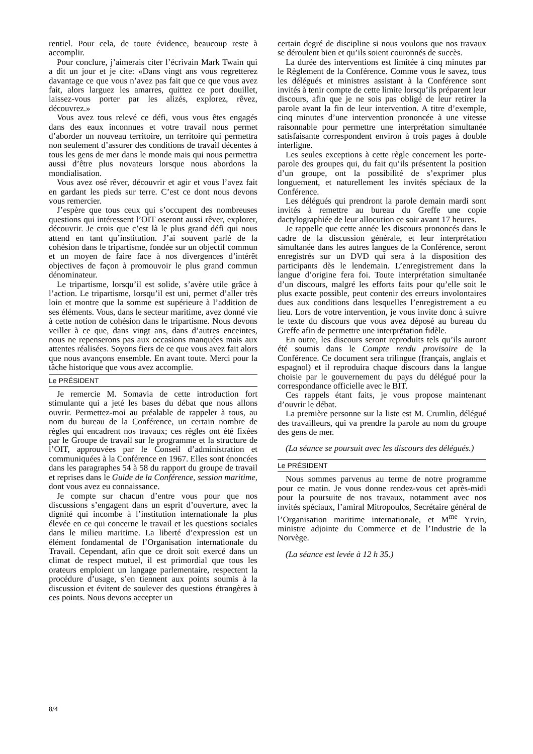rentiel. Pour cela, de toute évidence, beaucoup reste à accomplir.
Pour conclure, j’aimerais citer l’écrivain Mark Twain qui a dit un jour et je cite: «Dans vingt ans vous regretterez davantage ce que vous n’avez pas fait que ce que vous avez fait, alors larguez les amarres, quittez ce port douillet, laissez-vous porter par les alizés, explorez, rêvez, découvrez.»
Vous avez tous relevé ce défi, vous vous êtes engagés dans des eaux inconnues et votre travail nous permet d’aborder un nouveau territoire, un territoire qui permettra non seulement d’assurer des conditions de travail décentes à tous les gens de mer dans le monde mais qui nous permettra aussi d’être plus novateurs lorsque nous abordons la mondialisation.
Vous avez osé rêver, découvrir et agir et vous l’avez fait en gardant les pieds sur terre. C’est ce dont nous devons vous remercier.
J’espère que tous ceux qui s’occupent des nombreuses questions qui intéressent l’OIT oseront aussi rêver, explorer, découvrir. Je crois que c’est là le plus grand défi qui nous attend en tant qu’institution. J’ai souvent parlé de la cohésion dans le tripartisme, fondée sur un objectif commun et un moyen de faire face à nos divergences d’intérêt objectives de façon à promouvoir le plus grand commun dénominateur.
Le tripartisme, lorsqu’il est solide, s’avère utile grâce à l’action. Le tripartisme, lorsqu’il est uni, permet d’aller très loin et montre que la somme est supérieure à l’addition de ses éléments. Vous, dans le secteur maritime, avez donné vie à cette notion de cohésion dans le tripartisme. Nous devons veiller à ce que, dans vingt ans, dans d’autres enceintes, nous ne repenserons pas aux occasions manquées mais aux attentes réalisées. Soyons fiers de ce que vous avez fait alors que nous avançons ensemble. En avant toute. Merci pour la tâche historique que vous avez accomplie.
Le PRÉSIDENT
Je remercie M. Somavia de cette introduction fort stimulante qui a jeté les bases du débat que nous allons ouvrir. Permettez-moi au préalable de rappeler à tous, au nom du bureau de la Conférence, un certain nombre de règles qui encadrent nos travaux; ces règles ont été fixées par le Groupe de travail sur le programme et la structure de l’OIT, approuvées par le Conseil d’administration et communiquées à la Conférence en 1967. Elles sont énoncées dans les paragraphes 54 à 58 du rapport du groupe de travail et reprises dans le Guide de la Conférence, session maritime, dont vous avez eu connaissance.
Je compte sur chacun d’entre vous pour que nos discussions s’engagent dans un esprit d’ouverture, avec la dignité qui incombe à l’institution internationale la plus élevée en ce qui concerne le travail et les questions sociales dans le milieu maritime. La liberté d’expression est un élément fondamental de l’Organisation internationale du Travail. Cependant, afin que ce droit soit exercé dans un climat de respect mutuel, il est primordial que tous les orateurs emploient un langage parlementaire, respectent la procédure d’usage, s’en tiennent aux points soumis à la discussion et évitent de soulever des questions étrangères à ces points. Nous devons accepter un
certain degré de discipline si nous voulons que nos travaux se déroulent bien et qu’ils soient couronnés de succès.
La durée des interventions est limitée à cinq minutes par le Règlement de la Conférence. Comme vous le savez, tous les délégués et ministres assistant à la Conférence sont invités à tenir compte de cette limite lorsqu’ils préparent leur discours, afin que je ne sois pas obligé de leur retirer la parole avant la fin de leur intervention. A titre d’exemple, cinq minutes d’une intervention prononcée à une vitesse raisonnable pour permettre une interprétation simultanée satisfaisante correspondent environ à trois pages à double interligne.
Les seules exceptions à cette règle concernent les porte-parole des groupes qui, du fait qu’ils présentent la position d’un groupe, ont la possibilité de s’exprimer plus longuement, et naturellement les invités spéciaux de la Conférence.
Les délégués qui prendront la parole demain mardi sont invités à remettre au bureau du Greffe une copie dactylographiée de leur allocution ce soir avant 17 heures.
Je rappelle que cette année les discours prononcés dans le cadre de la discussion générale, et leur interprétation simultanée dans les autres langues de la Conférence, seront enregistrés sur un DVD qui sera à la disposition des participants dès le lendemain. L’enregistrement dans la langue d’origine fera foi. Toute interprétation simultanée d’un discours, malgré les efforts faits pour qu’elle soit le plus exacte possible, peut contenir des erreurs involontaires dues aux conditions dans lesquelles l’enregistrement a eu lieu. Lors de votre intervention, je vous invite donc à suivre le texte du discours que vous avez déposé au bureau du Greffe afin de permettre une interprétation fidèle.
En outre, les discours seront reproduits tels qu’ils auront été soumis dans le Compte rendu provisoire de la Conférence. Ce document sera trilingue (français, anglais et espagnol) et il reproduira chaque discours dans la langue choisie par le gouvernement du pays du délégué pour la correspondance officielle avec le BIT.
Ces rappels étant faits, je vous propose maintenant d’ouvrir le débat.
La première personne sur la liste est M. Crumlin, délégué des travailleurs, qui va prendre la parole au nom du groupe des gens de mer.
(La séance se poursuit avec les discours des délégués.)
Le PRÉSIDENT
Nous sommes parvenus au terme de notre programme pour ce matin. Je vous donne rendez-vous cet après-midi pour la poursuite de nos travaux, notamment avec nos invités spéciaux, l’amiral Mitropoulos, Secrétaire général de l’Organisation maritime internationale, et M<sup>me</sup> Yrvin, ministre adjointe du Commerce et de l’Industrie de la Norvège.
(La séance est levée à 12 h 35.)
8/4